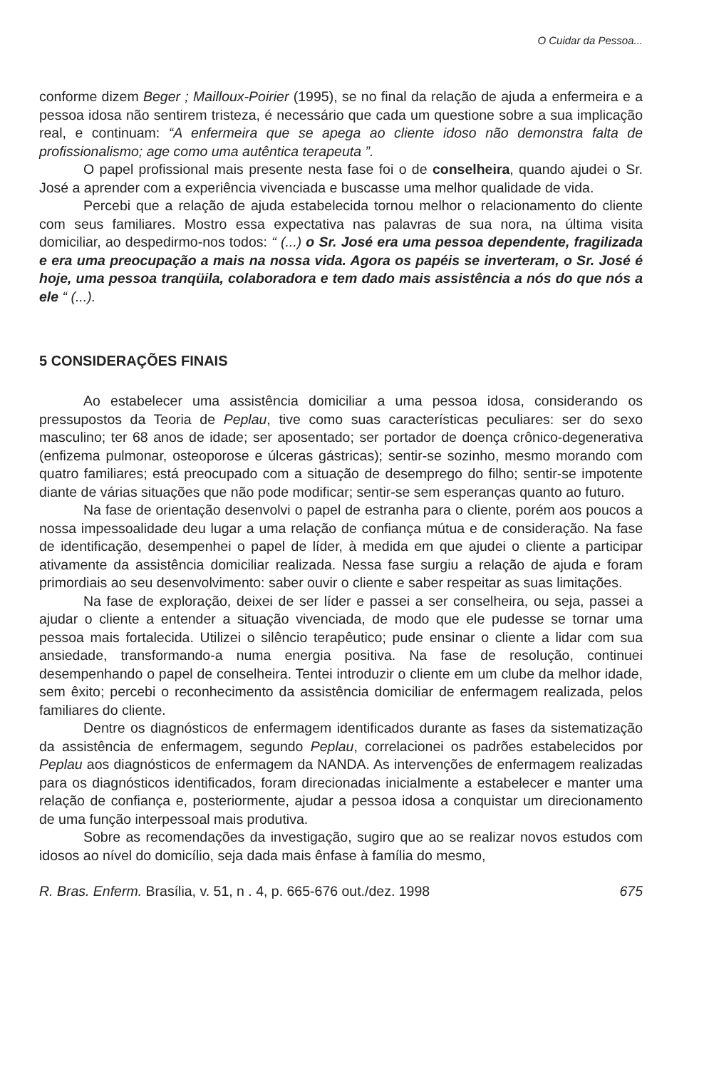O Cuidar da Pessoa...
conforme dizem Beger ; Mailloux-Poirier (1995), se no final da relação de ajuda a enfermeira e a pessoa idosa não sentirem tristeza, é necessário que cada um questione sobre a sua implicação real, e continuam: “A enfermeira que se apega ao cliente idoso não demonstra falta de profissionalismo; age como uma autêntica terapeuta ”.
O papel profissional mais presente nesta fase foi o de conselheira, quando ajudei o Sr. José a aprender com a experiência vivenciada e buscasse uma melhor qualidade de vida.
Percebi que a relação de ajuda estabelecida tornou melhor o relacionamento do cliente com seus familiares. Mostro essa expectativa nas palavras de sua nora, na última visita domiciliar, ao despedirmo-nos todos: “ (...) o Sr. José era uma pessoa dependente, fragilizada e era uma preocupação a mais na nossa vida. Agora os papéis se inverteram, o Sr. José é hoje, uma pessoa tranqüila, colaboradora e tem dado mais assistência a nós do que nós a ele “ (...).
5 CONSIDERAÇÕES FINAIS
Ao estabelecer uma assistência domiciliar a uma pessoa idosa, considerando os pressupostos da Teoria de Peplau, tive como suas características peculiares: ser do sexo masculino; ter 68 anos de idade; ser aposentado; ser portador de doença crônico-degenerativa (enfizema pulmonar, osteoporose e úlceras gástricas); sentir-se sozinho, mesmo morando com quatro familiares; está preocupado com a situação de desemprego do filho; sentir-se impotente diante de várias situações que não pode modificar; sentir-se sem esperanças quanto ao futuro.
Na fase de orientação desenvolvi o papel de estranha para o cliente, porém aos poucos a nossa impessoalidade deu lugar a uma relação de confiança mútua e de consideração. Na fase de identificação, desempenhei o papel de líder, à medida em que ajudei o cliente a participar ativamente da assistência domiciliar realizada. Nessa fase surgiu a relação de ajuda e foram primordiais ao seu desenvolvimento: saber ouvir o cliente e saber respeitar as suas limitações.
Na fase de exploração, deixei de ser líder e passei a ser conselheira, ou seja, passei a ajudar o cliente a entender a situação vivenciada, de modo que ele pudesse se tornar uma pessoa mais fortalecida. Utilizei o silêncio terapêutico; pude ensinar o cliente a lidar com sua ansiedade, transformando-a numa energia positiva. Na fase de resolução, continuei desempenhando o papel de conselheira. Tentei introduzir o cliente em um clube da melhor idade, sem êxito; percebi o reconhecimento da assistência domiciliar de enfermagem realizada, pelos familiares do cliente.
Dentre os diagnósticos de enfermagem identificados durante as fases da sistematização da assistência de enfermagem, segundo Peplau, correlacionei os padrões estabelecidos por Peplau aos diagnósticos de enfermagem da NANDA. As intervenções de enfermagem realizadas para os diagnósticos identificados, foram direcionadas inicialmente a estabelecer e manter uma relação de confiança e, posteriormente, ajudar a pessoa idosa a conquistar um direcionamento de uma função interpessoal mais produtiva.
Sobre as recomendações da investigação, sugiro que ao se realizar novos estudos com idosos ao nível do domicílio, seja dada mais ênfase à família do mesmo,
R. Bras. Enferm. Brasília, v. 51, n . 4, p. 665-676 out./dez. 1998 675